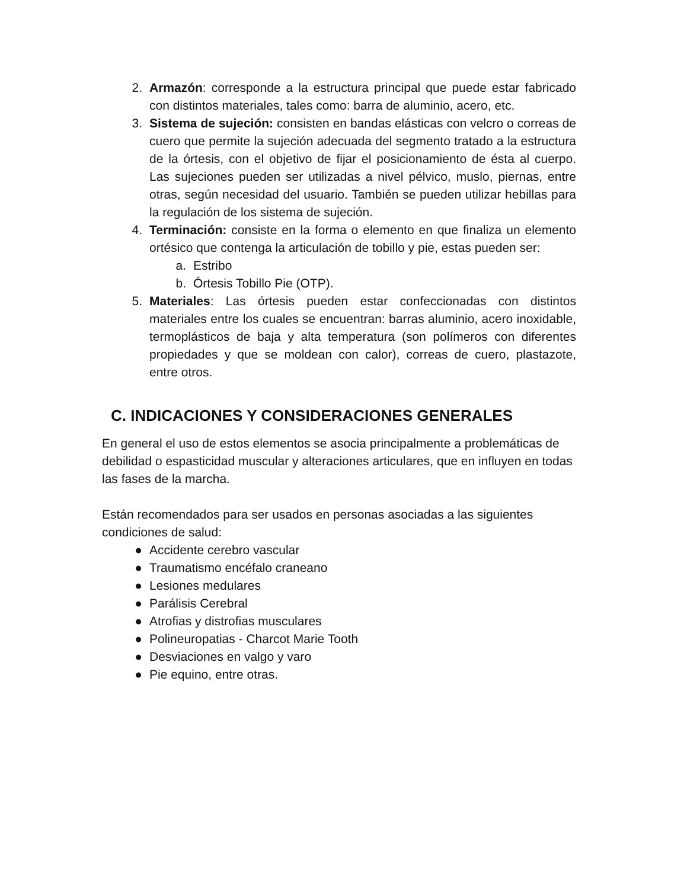2. Armazón: corresponde a la estructura principal que puede estar fabricado con distintos materiales, tales como: barra de aluminio, acero, etc.
3. Sistema de sujeción: consisten en bandas elásticas con velcro o correas de cuero que permite la sujeción adecuada del segmento tratado a la estructura de la órtesis, con el objetivo de fijar el posicionamiento de ésta al cuerpo. Las sujeciones pueden ser utilizadas a nivel pélvico, muslo, piernas, entre otras, según necesidad del usuario. También se pueden utilizar hebillas para la regulación de los sistema de sujeción.
4. Terminación: consiste en la forma o elemento en que finaliza un elemento ortésico que contenga la articulación de tobillo y pie, estas pueden ser:
a. Estribo
b. Órtesis Tobillo Pie (OTP).
5. Materiales: Las órtesis pueden estar confeccionadas con distintos materiales entre los cuales se encuentran: barras aluminio, acero inoxidable, termoplásticos de baja y alta temperatura (son polímeros con diferentes propiedades y que se moldean con calor), correas de cuero, plastazote, entre otros.
C. INDICACIONES Y CONSIDERACIONES GENERALES
En general el uso de estos elementos se asocia principalmente a problemáticas de debilidad o espasticidad muscular y alteraciones articulares, que en influyen en todas las fases de la marcha.
Están recomendados para ser usados en personas asociadas a las siguientes condiciones de salud:
● Accidente cerebro vascular
● Traumatismo encéfalo craneano
● Lesiones medulares
● Parálisis Cerebral
● Atrofias y distrofias musculares
● Polineuropatias - Charcot Marie Tooth
● Desviaciones en valgo y varo
● Pie equino, entre otras.